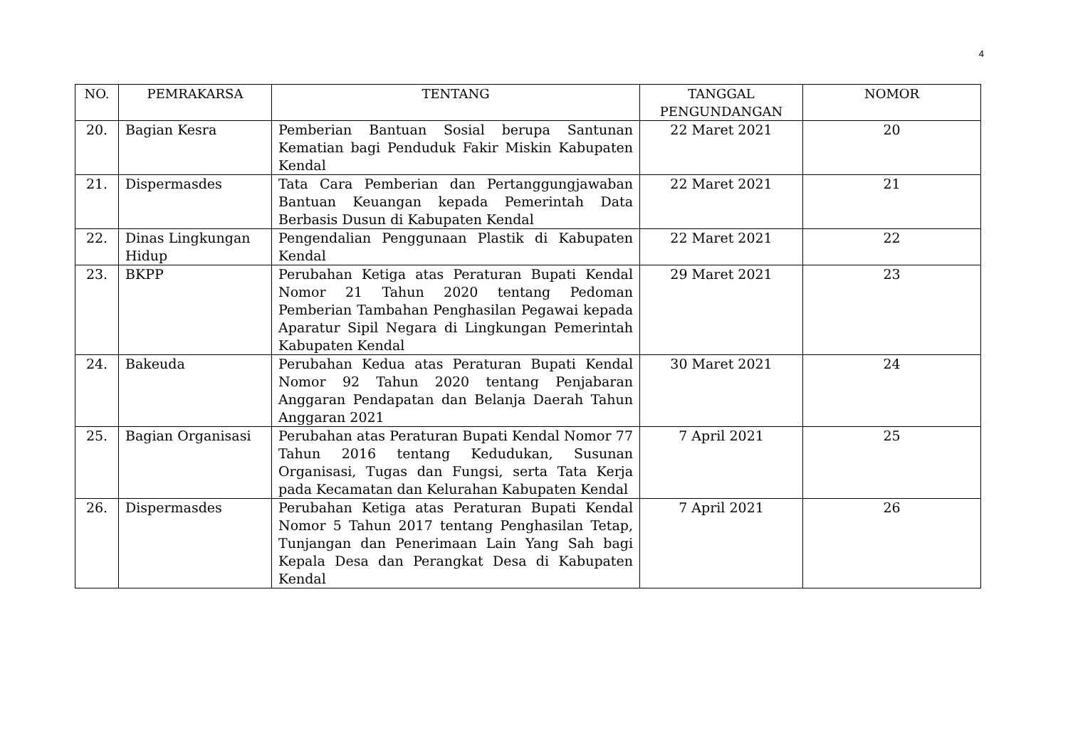4
| NO. | PEMRAKARSA | TENTANG | TANGGAL PENGUNDANGAN | NOMOR |
| --- | --- | --- | --- | --- |
| 20. | Bagian Kesra | Pemberian Bantuan Sosial berupa Santunan Kematian bagi Penduduk Fakir Miskin Kabupaten Kendal | 22 Maret 2021 | 20 |
| 21. | Dispermasdes | Tata Cara Pemberian dan Pertanggungjawaban Bantuan Keuangan kepada Pemerintah Data Berbasis Dusun di Kabupaten Kendal | 22 Maret 2021 | 21 |
| 22. | Dinas Lingkungan Hidup | Pengendalian Penggunaan Plastik di Kabupaten Kendal | 22 Maret 2021 | 22 |
| 23. | BKPP | Perubahan Ketiga atas Peraturan Bupati Kendal Nomor 21 Tahun 2020 tentang Pedoman Pemberian Tambahan Penghasilan Pegawai kepada Aparatur Sipil Negara di Lingkungan Pemerintah Kabupaten Kendal | 29 Maret 2021 | 23 |
| 24. | Bakeuda | Perubahan Kedua atas Peraturan Bupati Kendal Nomor 92 Tahun 2020 tentang Penjabaran Anggaran Pendapatan dan Belanja Daerah Tahun Anggaran 2021 | 30 Maret 2021 | 24 |
| 25. | Bagian Organisasi | Perubahan atas Peraturan Bupati Kendal Nomor 77 Tahun 2016 tentang Kedudukan, Susunan Organisasi, Tugas dan Fungsi, serta Tata Kerja pada Kecamatan dan Kelurahan Kabupaten Kendal | 7 April 2021 | 25 |
| 26. | Dispermasdes | Perubahan Ketiga atas Peraturan Bupati Kendal Nomor 5 Tahun 2017 tentang Penghasilan Tetap, Tunjangan dan Penerimaan Lain Yang Sah bagi Kepala Desa dan Perangkat Desa di Kabupaten Kendal | 7 April 2021 | 26 |